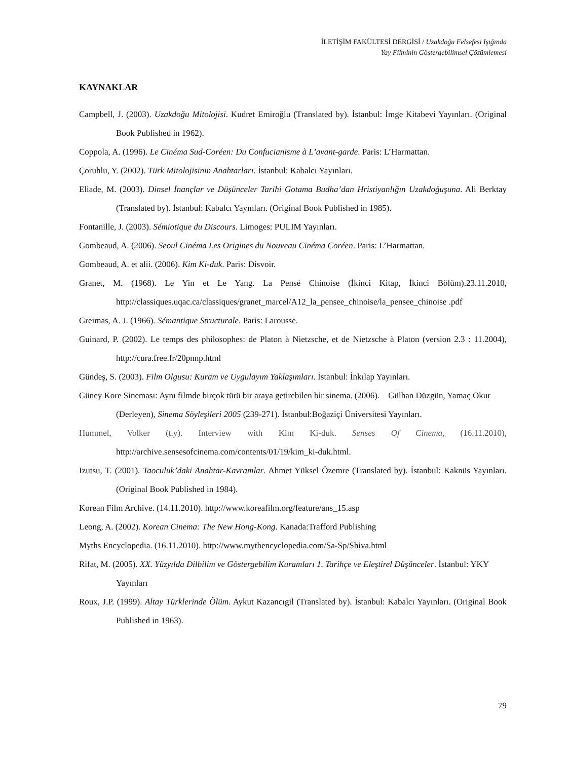İLETİŞİM FAKÜLTESİ DERGİSİ / Uzakdoğu Felsefesi Işığında
Yay Filminin Göstergebilimsel Çözümlemesi
KAYNAKLAR
Campbell, J. (2003). Uzakdoğu Mitolojisi. Kudret Emiroğlu (Translated by). İstanbul: İmge Kitabevi Yayınları. (Original Book Published in 1962).
Coppola, A. (1996). Le Cinéma Sud-Coréen: Du Confucianisme à L’avant-garde. Paris: L’Harmattan.
Çoruhlu, Y. (2002). Türk Mitolojisinin Anahtarları. İstanbul: Kabalcı Yayınları.
Eliade, M. (2003). Dinsel İnançlar ve Düşünceler Tarihi Gotama Budha’dan Hristiyanlığın Uzakdoğuşuna. Ali Berktay (Translated by). İstanbul: Kabalcı Yayınları. (Original Book Published in 1985).
Fontanille, J. (2003). Sémiotique du Discours. Limoges: PULIM Yayınları.
Gombeaud, A. (2006). Seoul Cinéma Les Origines du Nouveau Cinéma Coréen. Paris: L’Harmattan.
Gombeaud, A. et alii. (2006). Kim Ki-duk. Paris: Disvoir.
Granet, M. (1968). Le Yin et Le Yang. La Pensé Chinoise (İkinci Kitap, İkinci Bölüm).23.11.2010, http://classiques.uqac.ca/classiques/granet_marcel/A12_la_pensee_chinoise/la_pensee_chinoise .pdf
Greimas, A. J. (1966). Sémantique Structurale. Paris: Larousse.
Guinard, P. (2002). Le temps des philosophes: de Platon à Nietzsche, et de Nietzsche à Platon (version 2.3 : 11.2004), http://cura.free.fr/20pnnp.html
Gündeş, S. (2003). Film Olgusu: Kuram ve Uygulayım Yaklaşımları. İstanbul: İnkılap Yayınları.
Güney Kore Sineması: Aynı filmde birçok türü bir araya getirebilen bir sinema. (2006). Gülhan Düzgün, Yamaç Okur (Derleyen), Sinema Söyleşileri 2005 (239-271). İstanbul:Boğaziçi Üniversitesi Yayınları.
Hummel, Volker (t.y). Interview with Kim Ki-duk. Senses Of Cinema, (16.11.2010), http://archive.sensesofcinema.com/contents/01/19/kim_ki-duk.html.
Izutsu, T. (2001). Taoculuk’daki Anahtar-Kavramlar. Ahmet Yüksel Özemre (Translated by). İstanbul: Kaknüs Yayınları. (Original Book Published in 1984).
Korean Film Archive. (14.11.2010). http://www.koreafilm.org/feature/ans_15.asp
Leong, A. (2002). Korean Cinema: The New Hong-Kong. Kanada:Trafford Publishing
Myths Encyclopedia. (16.11.2010). http://www.mythencyclopedia.com/Sa-Sp/Shiva.html
Rifat, M. (2005). XX. Yüzyılda Dilbilim ve Göstergebilim Kuramları 1. Tarihçe ve Eleştirel Düşünceler. İstanbul: YKY Yayınları
Roux, J.P. (1999). Altay Türklerinde Ölüm. Aykut Kazancıgil (Translated by). İstanbul: Kabalcı Yayınları. (Original Book Published in 1963).
79